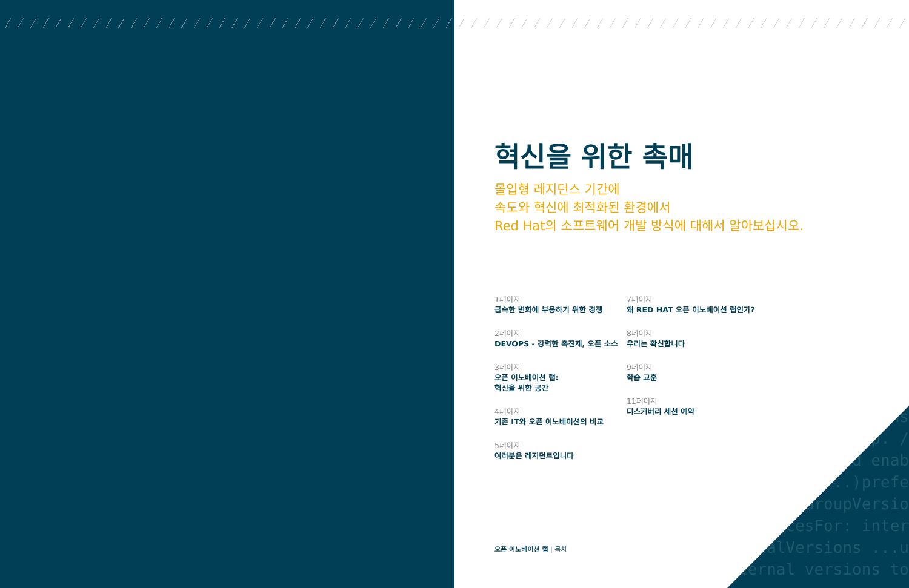ns
up. /
ed enab
is...)prefe
GroupVersio
acesFor: inter
rnalVersions ...u
xternal versions to
혁신을 위한 촉매
몰입형 레지던스 기간에
속도와 혁신에 최적화된 환경에서
Red Hat의 소프트웨어 개발 방식에 대해서 알아보십시오.
1페이지
급속한 변화에 부응하기 위한 경쟁
2페이지
DEVOPS - 강력한 촉진제, 오픈 소스
3페이지
오픈 이노베이션 랩:
혁신을 위한 공간
4페이지
기존 IT와 오픈 이노베이션의 비교
5페이지
여러분은 레지던트입니다
7페이지
왜 RED HAT 오픈 이노베이션 랩인가?
8페이지
우리는 확신합니다
9페이지
학습 교훈
11페이지
디스커버리 세션 예약
오픈 이노베이션 랩 | 목차